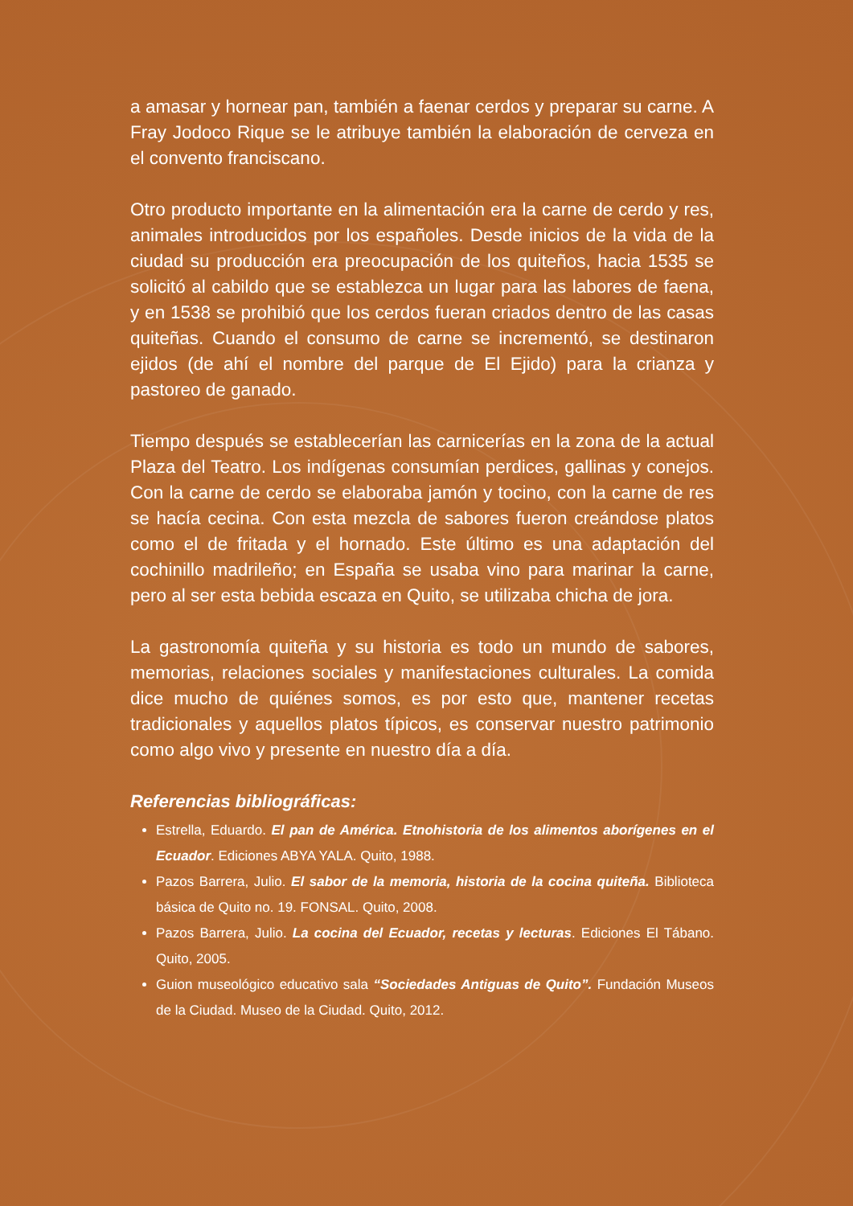a amasar y hornear pan, también a faenar cerdos y preparar su carne. A Fray Jodoco Rique se le atribuye también la elaboración de cerveza en el convento franciscano.
Otro producto importante en la alimentación era la carne de cerdo y res, animales introducidos por los españoles. Desde inicios de la vida de la ciudad su producción era preocupación de los quiteños, hacia 1535 se solicitó al cabildo que se establezca un lugar para las labores de faena, y en 1538 se prohibió que los cerdos fueran criados dentro de las casas quiteñas. Cuando el consumo de carne se incrementó, se destinaron ejidos (de ahí el nombre del parque de El Ejido) para la crianza y pastoreo de ganado.
Tiempo después se establecerían las carnicerías en la zona de la actual Plaza del Teatro. Los indígenas consumían perdices, gallinas y conejos. Con la carne de cerdo se elaboraba jamón y tocino, con la carne de res se hacía cecina. Con esta mezcla de sabores fueron creándose platos como el de fritada y el hornado. Este último es una adaptación del cochinillo madrileño; en España se usaba vino para marinar la carne, pero al ser esta bebida escaza en Quito, se utilizaba chicha de jora.
La gastronomía quiteña y su historia es todo un mundo de sabores, memorias, relaciones sociales y manifestaciones culturales. La comida dice mucho de quiénes somos, es por esto que, mantener recetas tradicionales y aquellos platos típicos, es conservar nuestro patrimonio como algo vivo y presente en nuestro día a día.
Referencias bibliográficas:
Estrella, Eduardo. El pan de América. Etnohistoria de los alimentos aborígenes en el Ecuador. Ediciones ABYA YALA. Quito, 1988.
Pazos Barrera, Julio. El sabor de la memoria, historia de la cocina quiteña. Biblioteca básica de Quito no. 19. FONSAL. Quito, 2008.
Pazos Barrera, Julio. La cocina del Ecuador, recetas y lecturas. Ediciones El Tábano. Quito, 2005.
Guion museológico educativo sala “Sociedades Antiguas de Quito”. Fundación Museos de la Ciudad. Museo de la Ciudad. Quito, 2012.